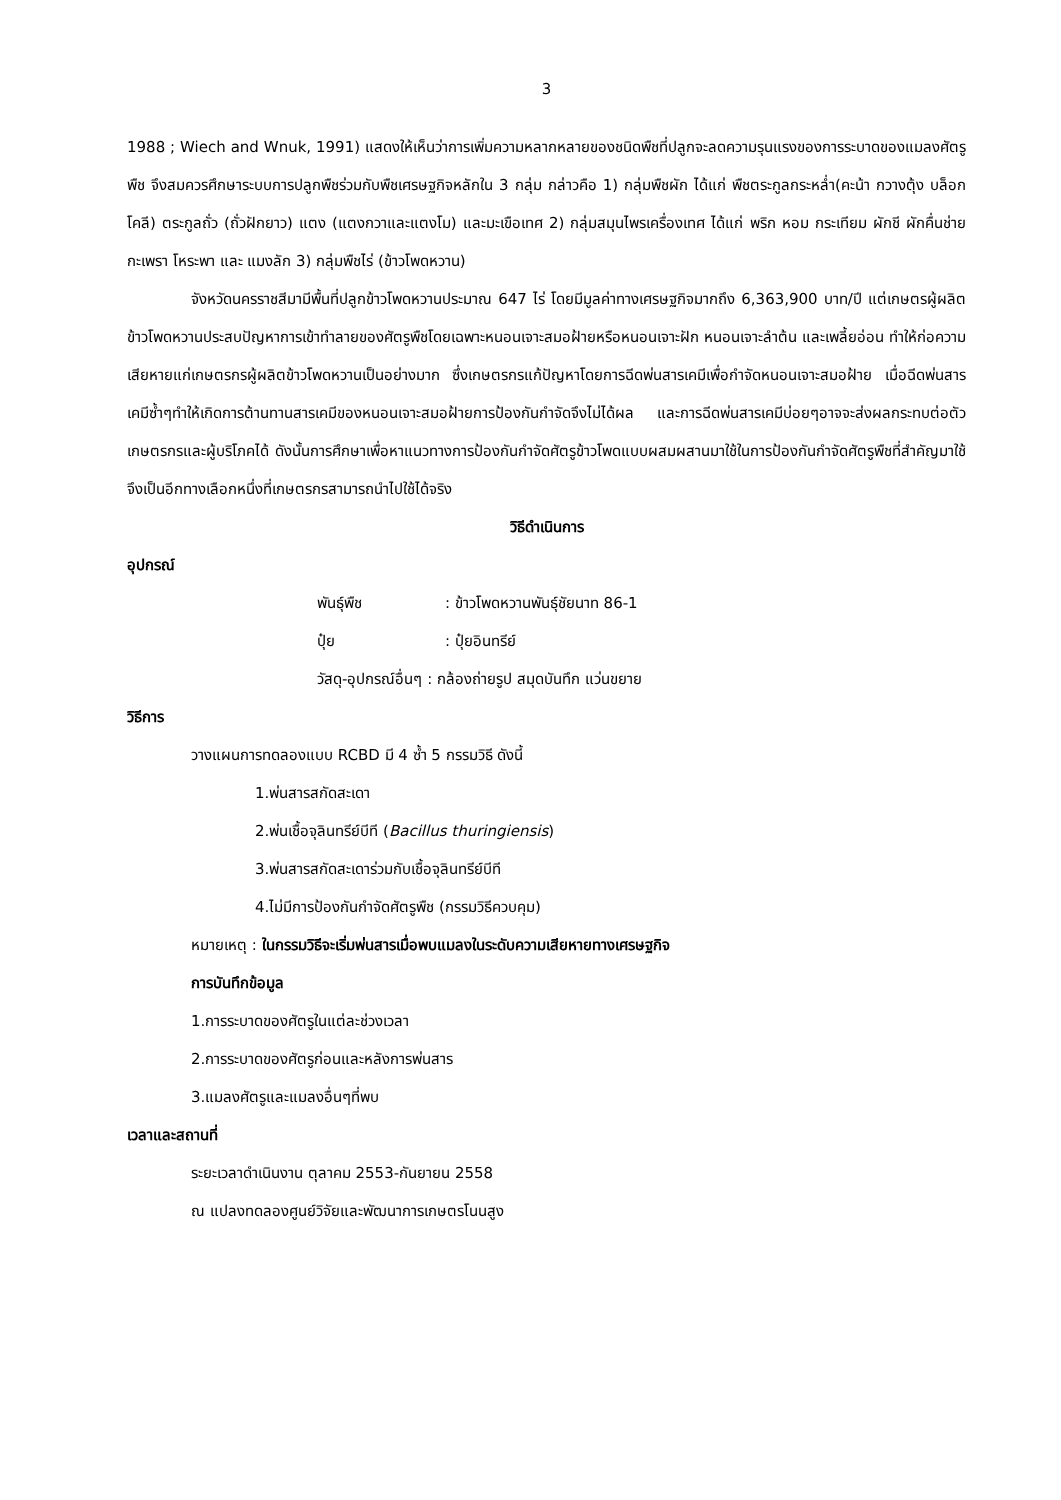3
1988 ; Wiech and Wnuk, 1991) แสดงให้เห็นว่าการเพิ่มความหลากหลายของชนิดพืชที่ปลูกจะลดความรุนแรงของการระบาดของแมลงศัตรูพืช จึงสมควรศึกษาระบบการปลูกพืชร่วมกับพืชเศรษฐกิจหลักใน 3 กลุ่ม กล่าวคือ 1) กลุ่มพืชผัก ได้แก่ พืชตระกูลกระหล่ำ(คะน้า กวางตุ้ง บล็อกโคลี) ตระกูลถั่ว (ถั่วฝักยาว) แตง (แตงกวาและแตงโม) และมะเขือเทศ 2) กลุ่มสมุนไพรเครื่องเทศ ได้แก่ พริก หอม กระเทียม ผักชี ผักคื่นช่าย กะเพรา โหระพา และ แมงลัก 3) กลุ่มพืชไร่ (ข้าวโพดหวาน)
จังหวัดนครราชสีมามีพื้นที่ปลูกข้าวโพดหวานประมาณ 647 ไร่ โดยมีมูลค่าทางเศรษฐกิจมากถึง 6,363,900 บาท/ปี แต่เกษตรผู้ผลิตข้าวโพดหวานประสบปัญหาการเข้าทำลายของศัตรูพืชโดยเฉพาะหนอนเจาะสมอฝ้ายหรือหนอนเจาะฝัก หนอนเจาะลำต้น และเพลี้ยอ่อน ทำให้ก่อความเสียหายแก่เกษตรกรผู้ผลิตข้าวโพดหวานเป็นอย่างมาก ซึ่งเกษตรกรแก้ปัญหาโดยการฉีดพ่นสารเคมีเพื่อกำจัดหนอนเจาะสมอฝ้าย เมื่อฉีดพ่นสารเคมีซ้ำๆทำให้เกิดการต้านทานสารเคมีของหนอนเจาะสมอฝ้ายการป้องกันกำจัดจึงไม่ได้ผล และการฉีดพ่นสารเคมีบ่อยๆอาจจะส่งผลกระทบต่อตัวเกษตรกรและผู้บริโภคได้ ดังนั้นการศึกษาเพื่อหาแนวทางการป้องกันกำจัดศัตรูข้าวโพดแบบผสมผสานมาใช้ในการป้องกันกำจัดศัตรูพืชที่สำคัญมาใช้จึงเป็นอีกทางเลือกหนึ่งที่เกษตรกรสามารถนำไปใช้ได้จริง
วิธีดำเนินการ
อุปกรณ์
| พันธุ์พืช | : ข้าวโพดหวานพันธุ์ชัยนาท 86-1 |
| ปุ๋ย | : ปุ๋ยอินทรีย์ |
| วัสดุ-อุปกรณ์อื่นๆ : กล้องถ่ายรูป สมุดบันทึก แว่นขยาย | |
วิธีการ
วางแผนการทดลองแบบ RCBD มี 4 ซ้ำ 5 กรรมวิธี ดังนี้
1.พ่นสารสกัดสะเดา
2.พ่นเชื้อจุลินทรีย์บีที (Bacillus thuringiensis)
3.พ่นสารสกัดสะเดาร่วมกับเชื้อจุลินทรีย์บีที
4.ไม่มีการป้องกันกำจัดศัตรูพืช (กรรมวิธีควบคุม)
หมายเหตุ : ในกรรมวิธีจะเริ่มพ่นสารเมื่อพบแมลงในระดับความเสียหายทางเศรษฐกิจ
การบันทึกข้อมูล
1.การระบาดของศัตรูในแต่ละช่วงเวลา
2.การระบาดของศัตรูก่อนและหลังการพ่นสาร
3.แมลงศัตรูและแมลงอื่นๆที่พบ
เวลาและสถานที่
ระยะเวลาดำเนินงาน ตุลาคม 2553-กันยายน 2558
ณ แปลงทดลองศูนย์วิจัยและพัฒนาการเกษตรโนนสูง